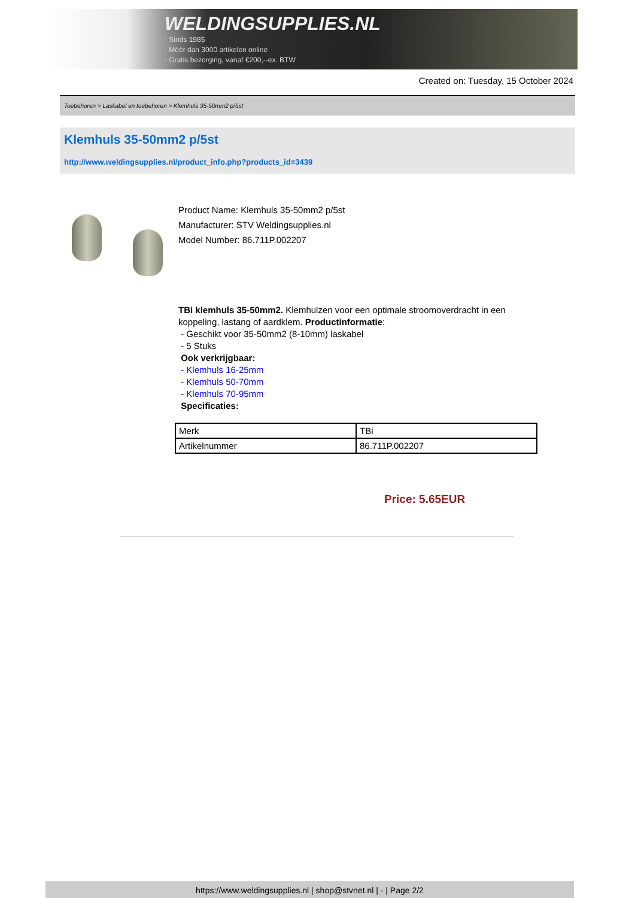WELDINGSUPPLIES.NL
- Sinds 1985
- Méér dan 3000 artikelen online
- Gratis bezorging, vanaf €200,--ex. BTW
Created on: Tuesday, 15 October 2024
Toebehoren > Laskabel en toebehoren > Klemhuls 35-50mm2 p/5st
Klemhuls 35-50mm2 p/5st
http://www.weldingsupplies.nl/product_info.php?products_id=3439
Product Name: Klemhuls 35-50mm2 p/5st
Manufacturer: STV Weldingsupplies.nl
Model Number: 86.711P.002207
TBi klemhuls 35-50mm2. Klemhulzen voor een optimale stroomoverdracht in een koppeling, lastang of aardklem. Productinformatie:
- Geschikt voor 35-50mm2 (8-10mm) laskabel
- 5 Stuks
Ook verkrijgbaar:
- Klemhuls 16-25mm
- Klemhuls 50-70mm
- Klemhuls 70-95mm
Specificaties:
| Merk | TBi |
| Artikelnummer | 86.711P.002207 |
Price: 5.65EUR
https://www.weldingsupplies.nl | shop@stvnet.nl | - | Page 2/2